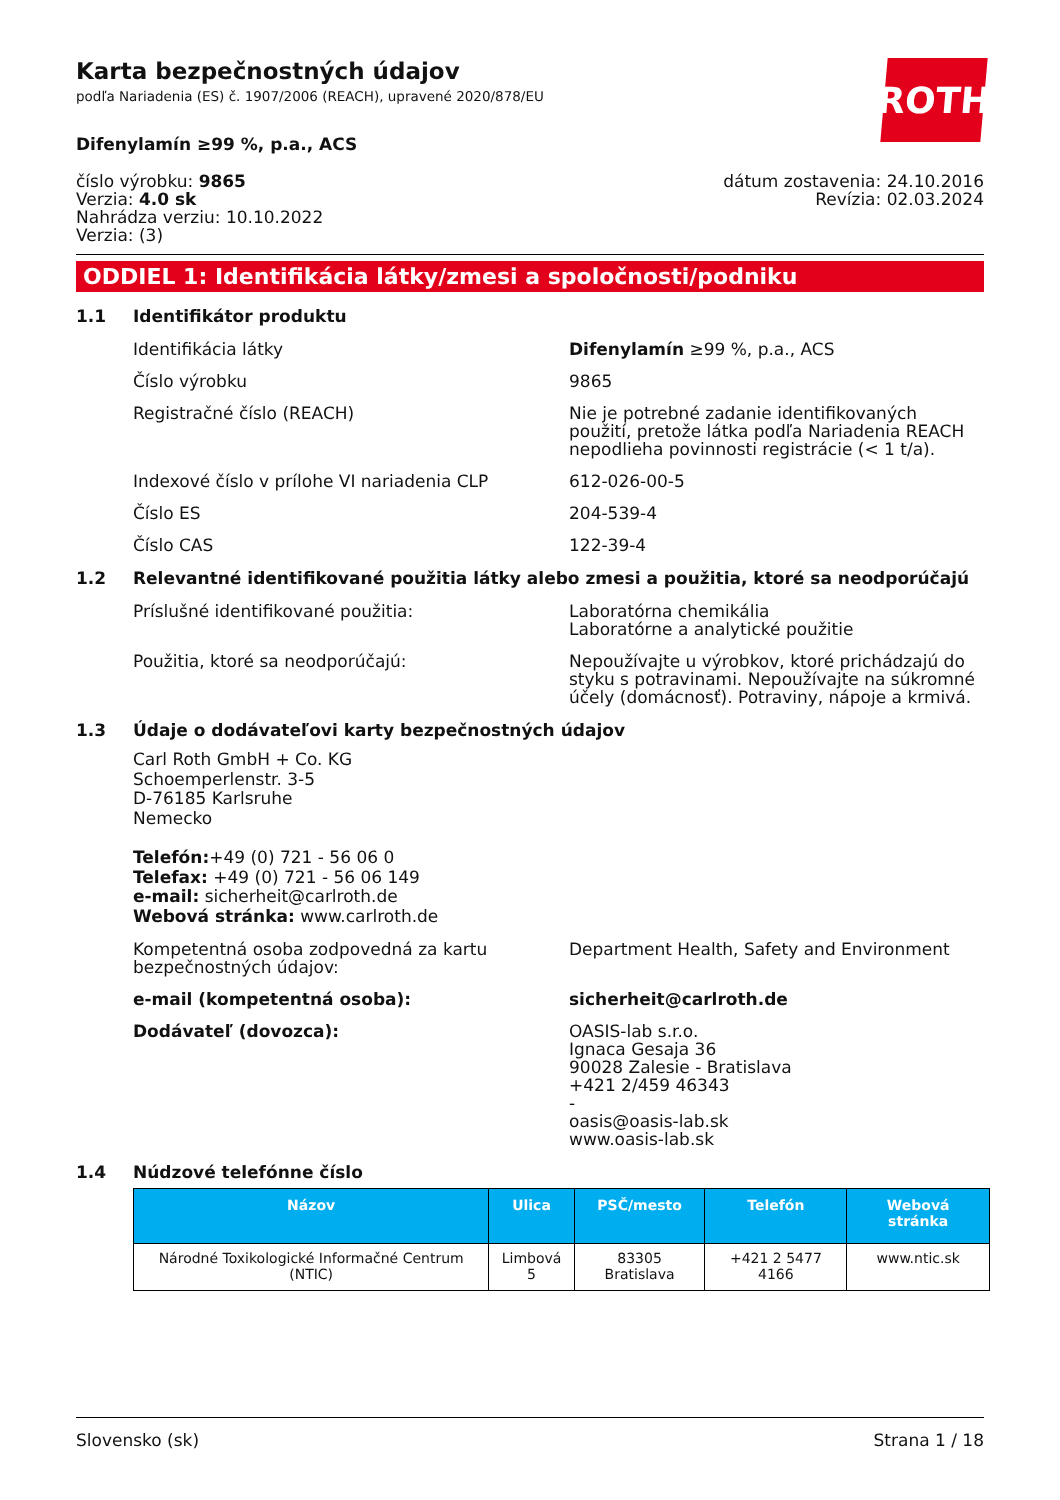ROTH
Karta bezpečnostných údajov
podľa Nariadenia (ES) č. 1907/2006 (REACH), upravené 2020/878/EU
Difenylamín ≥99 %, p.a., ACS
číslo výrobku: 9865
Verzia: 4.0 sk
Nahrádza verziu: 10.10.2022
Verzia: (3)
dátum zostavenia: 24.10.2016
Revízia: 02.03.2024
ODDIEL 1: Identifikácia látky/zmesi a spoločnosti/podniku
1.1 Identifikátor produktu
Identifikácia látky Difenylamín ≥99 %, p.a., ACS
Číslo výrobku 9865
Registračné číslo (REACH) Nie je potrebné zadanie identifikovaných použití, pretože látka podľa Nariadenia REACH nepodlieha povinnosti registrácie (< 1 t/a).
Indexové číslo v prílohe VI nariadenia CLP 612-026-00-5
Číslo ES 204-539-4
Číslo CAS 122-39-4
1.2 Relevantné identifikované použitia látky alebo zmesi a použitia, ktoré sa neodporúčajú
Príslušné identifikované použitia: Laboratórna chemikália
Laboratórne a analytické použitie
Použitia, ktoré sa neodporúčajú: Nepoužívajte u výrobkov, ktoré prichádzajú do styku s potravinami. Nepoužívajte na súkromné účely (domácnosť). Potraviny, nápoje a krmivá.
1.3 Údaje o dodávateľovi karty bezpečnostných údajov
Carl Roth GmbH + Co. KG
Schoemperlenstr. 3-5
D-76185 Karlsruhe
Nemecko
Telefón:+49 (0) 721 - 56 06 0
Telefax: +49 (0) 721 - 56 06 149
e-mail: sicherheit@carlroth.de
Webová stránka: www.carlroth.de
Kompetentná osoba zodpovedná za kartu bezpečnostných údajov:
Department Health, Safety and Environment
e-mail (kompetentná osoba): sicherheit@carlroth.de
Dodávateľ (dovozca): OASIS-lab s.r.o.
Ignaca Gesaja 36
90028 Zalesie - Bratislava
+421 2/459 46343
-
oasis@oasis-lab.sk
www.oasis-lab.sk
1.4 Núdzové telefónne číslo
| Názov | Ulica | PSČ/mesto | Telefón | Webová stránka |
| --- | --- | --- | --- | --- |
| Národné Toxikologické Informačné Centrum (NTIC) | Limbová 5 | 83305 Bratislava | +421 2 5477 4166 | www.ntic.sk |
Slovensko (sk) Strana 1 / 18